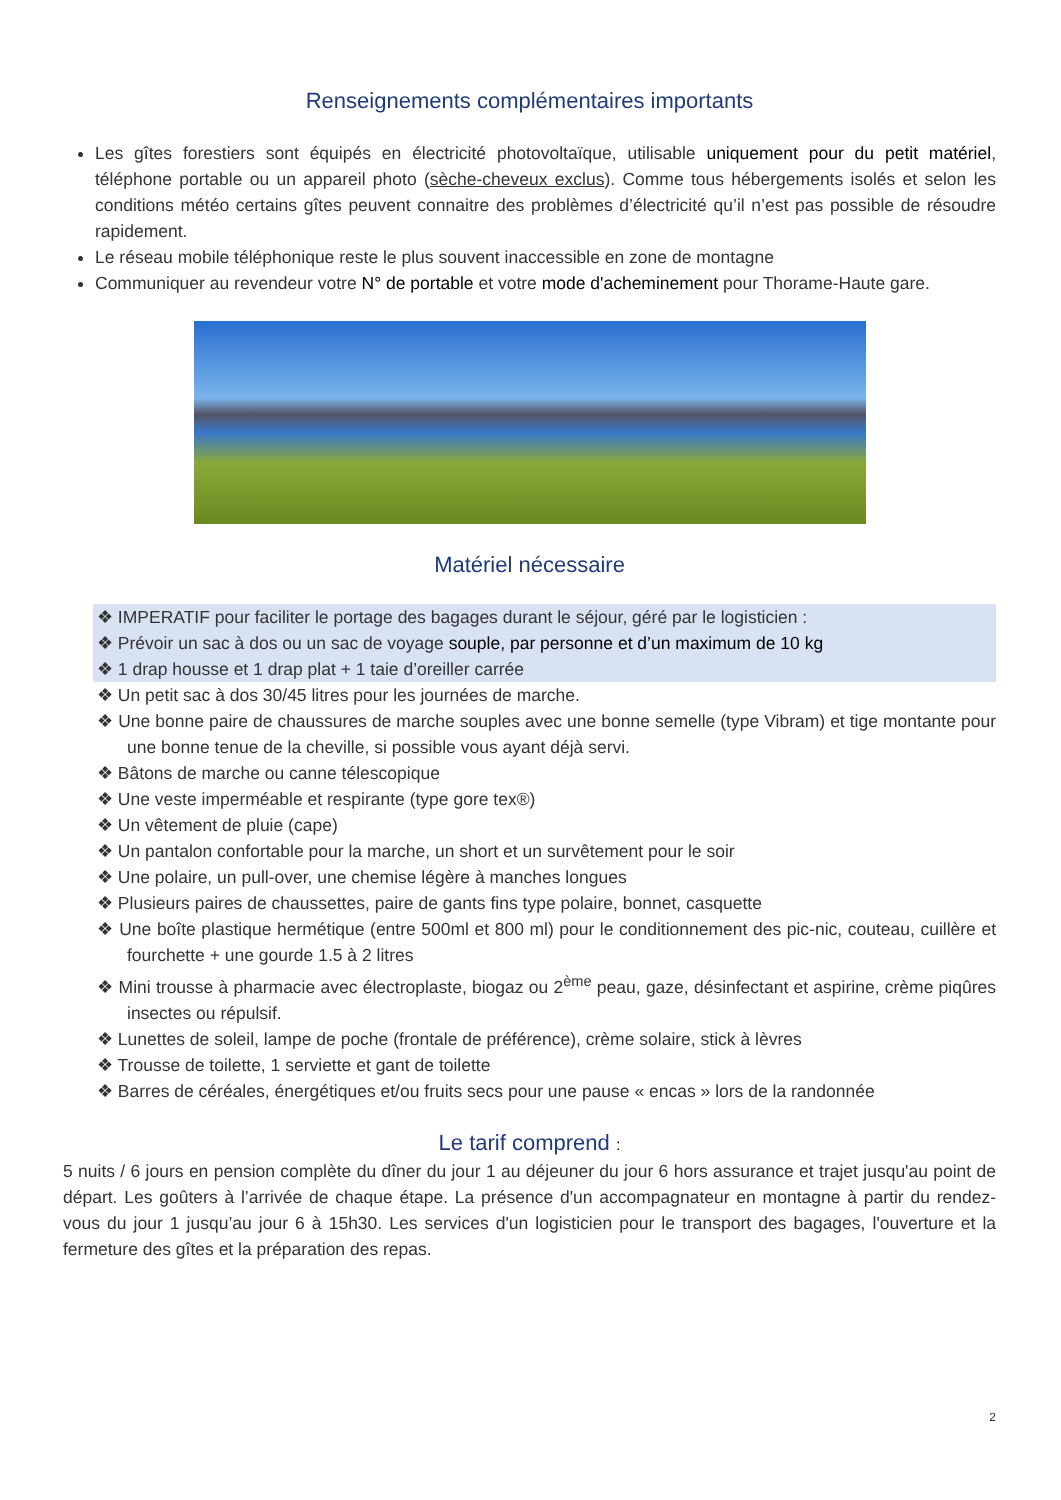Renseignements complémentaires importants
Les gîtes forestiers sont équipés en électricité photovoltaïque, utilisable uniquement pour du petit matériel, téléphone portable ou un appareil photo (sèche-cheveux exclus). Comme tous hébergements isolés et selon les conditions météo certains gîtes peuvent connaitre des problèmes d’électricité qu’il n’est pas possible de résoudre rapidement.
Le réseau mobile téléphonique reste le plus souvent inaccessible en zone de montagne
Communiquer au revendeur votre N° de portable et votre mode d'acheminement pour Thorame-Haute gare.
Matériel nécessaire
❖ IMPERATIF pour faciliter le portage des bagages durant le séjour, géré par le logisticien :
❖ Prévoir un sac à dos ou un sac de voyage souple, par personne et d’un maximum de 10 kg
❖ 1 drap housse et 1 drap plat + 1 taie d’oreiller carrée
❖ Un petit sac à dos 30/45 litres pour les journées de marche.
❖ Une bonne paire de chaussures de marche souples avec une bonne semelle (type Vibram) et tige montante pour une bonne tenue de la cheville, si possible vous ayant déjà servi.
❖ Bâtons de marche ou canne télescopique
❖ Une veste imperméable et respirante (type gore tex®)
❖ Un vêtement de pluie (cape)
❖ Un pantalon confortable pour la marche, un short et un survêtement pour le soir
❖ Une polaire, un pull-over, une chemise légère à manches longues
❖ Plusieurs paires de chaussettes, paire de gants fins type polaire, bonnet, casquette
❖ Une boîte plastique hermétique (entre 500ml et 800 ml) pour le conditionnement des pic-nic, couteau, cuillère et fourchette + une gourde 1.5 à 2 litres
❖ Mini trousse à pharmacie avec électroplaste, biogaz ou 2<sup>ème</sup> peau, gaze, désinfectant et aspirine, crème piqûres insectes ou répulsif.
❖ Lunettes de soleil, lampe de poche (frontale de préférence), crème solaire, stick à lèvres
❖ Trousse de toilette, 1 serviette et gant de toilette
❖ Barres de céréales, énergétiques et/ou fruits secs pour une pause « encas » lors de la randonnée
Le tarif comprend :
5 nuits / 6 jours en pension complète du dîner du jour 1 au déjeuner du jour 6 hors assurance et trajet jusqu'au point de départ. Les goûters à l’arrivée de chaque étape. La présence d'un accompagnateur en montagne à partir du rendez-vous du jour 1 jusqu’au jour 6 à 15h30. Les services d'un logisticien pour le transport des bagages, l'ouverture et la fermeture des gîtes et la préparation des repas.
2